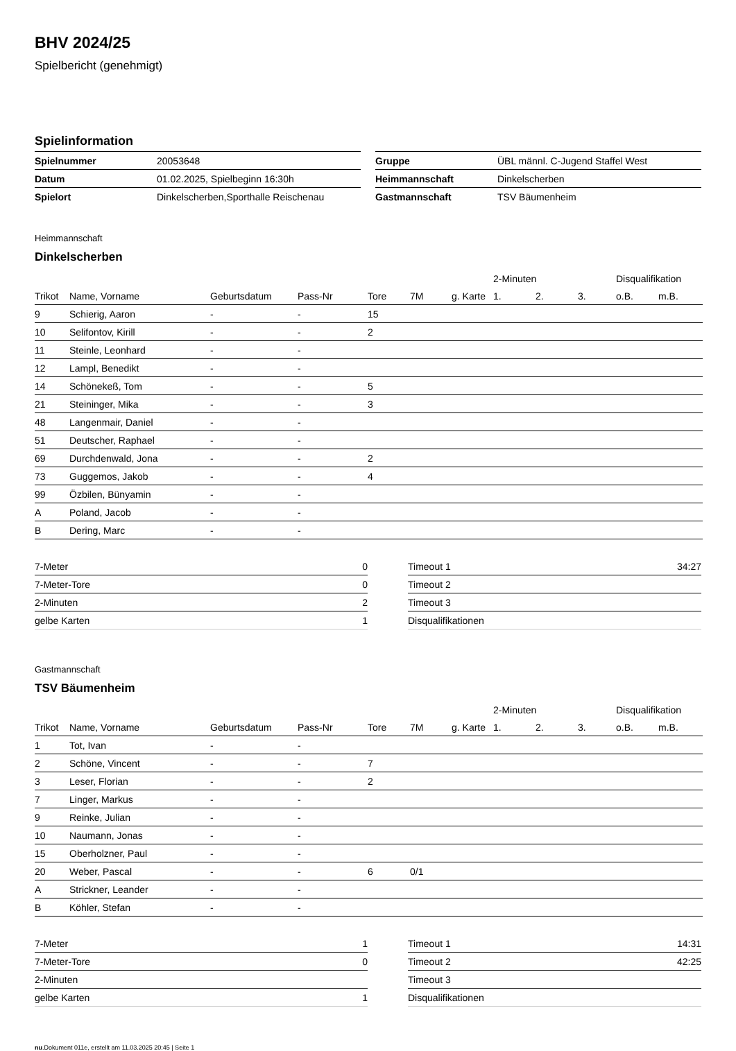BHV 2024/25
Spielbericht (genehmigt)
Spielinformation
| Spielnummer | 20053648 |
| Datum | 01.02.2025, Spielbeginn 16:30h |
| Spielort | Dinkelscherben,Sporthalle Reischenau |
| Gruppe | ÜBL männl. C-Jugend Staffel West |
| Heimmannschaft | Dinkelscherben |
| Gastmannschaft | TSV Bäumenheim |
Heimmannschaft
Dinkelscherben
| | | | | | | | 2-Minuten | | | Disqualifikation | |
| --- | --- | --- | --- | --- | --- | --- | --- | --- | --- | --- | --- |
| Trikot | Name, Vorname | Geburtsdatum | Pass-Nr | Tore | 7M | g. Karte | 1. | 2. | 3. | o.B. | m.B. |
| 9 | Schierig, Aaron | - | - | 15 | | | | | | | |
| 10 | Selifontov, Kirill | - | - | 2 | | | | | | | |
| 11 | Steinle, Leonhard | - | - | | | | | | | | |
| 12 | Lampl, Benedikt | - | - | | | | | | | | |
| 14 | Schönekeß, Tom | - | - | 5 | | | | | | | |
| 21 | Steininger, Mika | - | - | 3 | | | | | | | |
| 48 | Langenmair, Daniel | - | - | | | | | | | | |
| 51 | Deutscher, Raphael | - | - | | | | | | | | |
| 69 | Durchdenwald, Jona | - | - | 2 | | | | | | | |
| 73 | Guggemos, Jakob | - | - | 4 | | | | | | | |
| 99 | Özbilen, Bünyamin | - | - | | | | | | | | |
| A | Poland, Jacob | - | - | | | | | | | | |
| B | Dering, Marc | - | - | | | | | | | | |
| 7-Meter | 0 |
| 7-Meter-Tore | 0 |
| 2-Minuten | 2 |
| gelbe Karten | 1 |
| Timeout 1 | 34:27 |
| Timeout 2 | |
| Timeout 3 | |
| Disqualifikationen | |
Gastmannschaft
TSV Bäumenheim
| | | | | | | | 2-Minuten | | | Disqualifikation | |
| --- | --- | --- | --- | --- | --- | --- | --- | --- | --- | --- | --- |
| Trikot | Name, Vorname | Geburtsdatum | Pass-Nr | Tore | 7M | g. Karte | 1. | 2. | 3. | o.B. | m.B. |
| 1 | Tot, Ivan | - | - | | | | | | | | |
| 2 | Schöne, Vincent | - | - | 7 | | | | | | | |
| 3 | Leser, Florian | - | - | 2 | | | | | | | |
| 7 | Linger, Markus | - | - | | | | | | | | |
| 9 | Reinke, Julian | - | - | | | | | | | | |
| 10 | Naumann, Jonas | - | - | | | | | | | | |
| 15 | Oberholzner, Paul | - | - | | | | | | | | |
| 20 | Weber, Pascal | - | - | 6 | 0/1 | | | | | | |
| A | Strickner, Leander | - | - | | | | | | | | |
| B | Köhler, Stefan | - | - | | | | | | | | |
| 7-Meter | 1 |
| 7-Meter-Tore | 0 |
| 2-Minuten | |
| gelbe Karten | 1 |
| Timeout 1 | 14:31 |
| Timeout 2 | 42:25 |
| Timeout 3 | |
| Disqualifikationen | |
nu.Dokument 011e, erstellt am 11.03.2025 20:45 | Seite 1